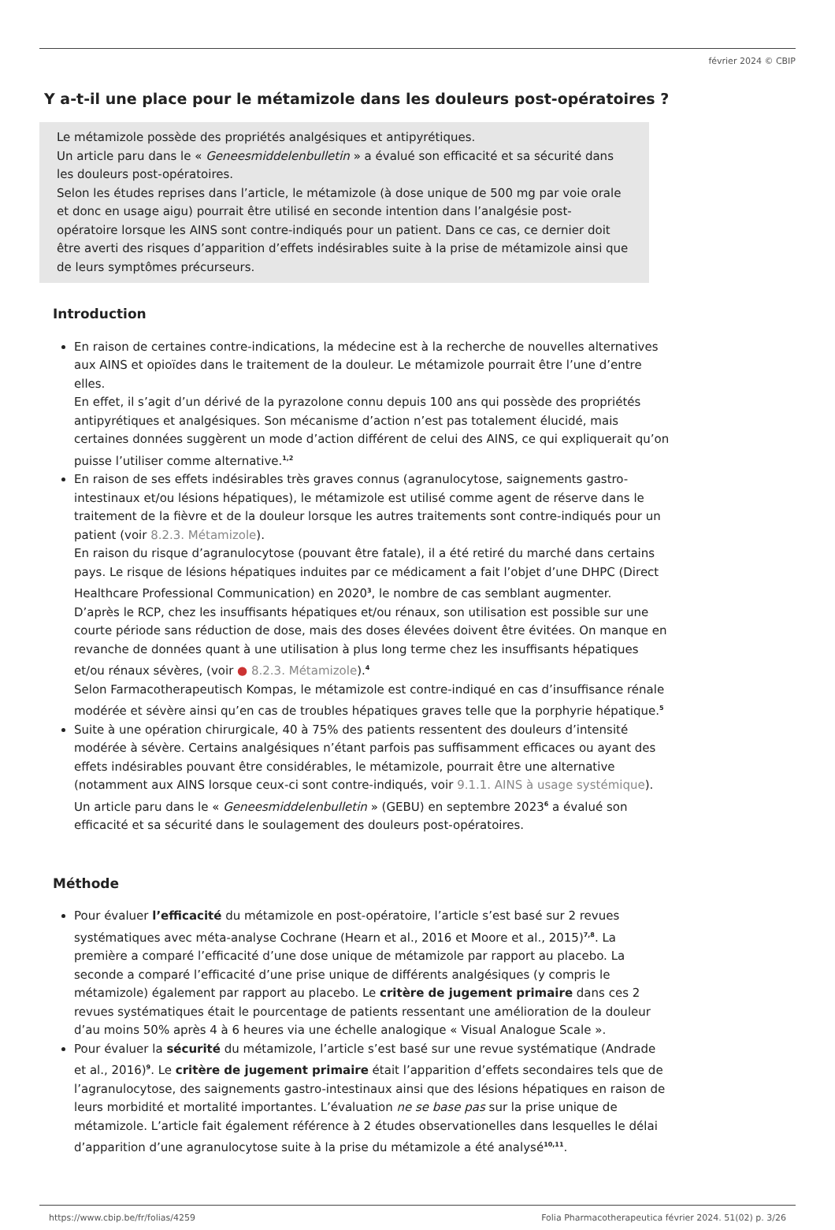février 2024 © CBIP
Y a-t-il une place pour le métamizole dans les douleurs post-opératoires ?
Le métamizole possède des propriétés analgésiques et antipyrétiques.
Un article paru dans le « Geneesmiddelenbulletin » a évalué son efficacité et sa sécurité dans les douleurs post-opératoires.
Selon les études reprises dans l’article, le métamizole (à dose unique de 500 mg par voie orale et donc en usage aigu) pourrait être utilisé en seconde intention dans l’analgésie post-opératoire lorsque les AINS sont contre-indiqués pour un patient. Dans ce cas, ce dernier doit être averti des risques d’apparition d’effets indésirables suite à la prise de métamizole ainsi que de leurs symptômes précurseurs.
Introduction
En raison de certaines contre-indications, la médecine est à la recherche de nouvelles alternatives aux AINS et opioïdes dans le traitement de la douleur. Le métamizole pourrait être l’une d’entre elles.
En effet, il s’agit d’un dérivé de la pyrazolone connu depuis 100 ans qui possède des propriétés antipyrétiques et analgésiques. Son mécanisme d’action n’est pas totalement élucidé, mais certaines données suggèrent un mode d’action différent de celui des AINS, ce qui expliquerait qu’on puisse l’utiliser comme alternative.<sup>1,2</sup>
En raison de ses effets indésirables très graves connus (agranulocytose, saignements gastro-intestinaux et/ou lésions hépatiques), le métamizole est utilisé comme agent de réserve dans le traitement de la fièvre et de la douleur lorsque les autres traitements sont contre-indiqués pour un patient (voir 8.2.3. Métamizole).
En raison du risque d’agranulocytose (pouvant être fatale), il a été retiré du marché dans certains pays. Le risque de lésions hépatiques induites par ce médicament a fait l’objet d’une DHPC (Direct Healthcare Professional Communication) en 2020<sup>3</sup>, le nombre de cas semblant augmenter.
D’après le RCP, chez les insuffisants hépatiques et/ou rénaux, son utilisation est possible sur une courte période sans réduction de dose, mais des doses élevées doivent être évitées. On manque en revanche de données quant à une utilisation à plus long terme chez les insuffisants hépatiques et/ou rénaux sévères, (voir ● 8.2.3. Métamizole).<sup>4</sup>
Selon Farmacotherapeutisch Kompas, le métamizole est contre-indiqué en cas d’insuffisance rénale modérée et sévère ainsi qu’en cas de troubles hépatiques graves telle que la porphyrie hépatique.<sup>5</sup>
Suite à une opération chirurgicale, 40 à 75% des patients ressentent des douleurs d’intensité modérée à sévère. Certains analgésiques n’étant parfois pas suffisamment efficaces ou ayant des effets indésirables pouvant être considérables, le métamizole, pourrait être une alternative (notamment aux AINS lorsque ceux-ci sont contre-indiqués, voir 9.1.1. AINS à usage systémique).
Un article paru dans le « Geneesmiddelenbulletin » (GEBU) en septembre 2023<sup>6</sup> a évalué son efficacité et sa sécurité dans le soulagement des douleurs post-opératoires.
Méthode
Pour évaluer l’efficacité du métamizole en post-opératoire, l’article s’est basé sur 2 revues systématiques avec méta-analyse Cochrane (Hearn et al., 2016 et Moore et al., 2015)<sup>7,8</sup>. La première a comparé l’efficacité d’une dose unique de métamizole par rapport au placebo. La seconde a comparé l’efficacité d’une prise unique de différents analgésiques (y compris le métamizole) également par rapport au placebo. Le critère de jugement primaire dans ces 2 revues systématiques était le pourcentage de patients ressentant une amélioration de la douleur d’au moins 50% après 4 à 6 heures via une échelle analogique « Visual Analogue Scale ».
Pour évaluer la sécurité du métamizole, l’article s’est basé sur une revue systématique (Andrade et al., 2016)<sup>9</sup>. Le critère de jugement primaire était l’apparition d’effets secondaires tels que de l’agranulocytose, des saignements gastro-intestinaux ainsi que des lésions hépatiques en raison de leurs morbidité et mortalité importantes. L’évaluation ne se base pas sur la prise unique de métamizole. L’article fait également référence à 2 études observationelles dans lesquelles le délai d’apparition d’une agranulocytose suite à la prise du métamizole a été analysé<sup>10,11</sup>.
https://www.cbip.be/fr/folias/4259 Folia Pharmacotherapeutica février 2024. 51(02) p. 3/26